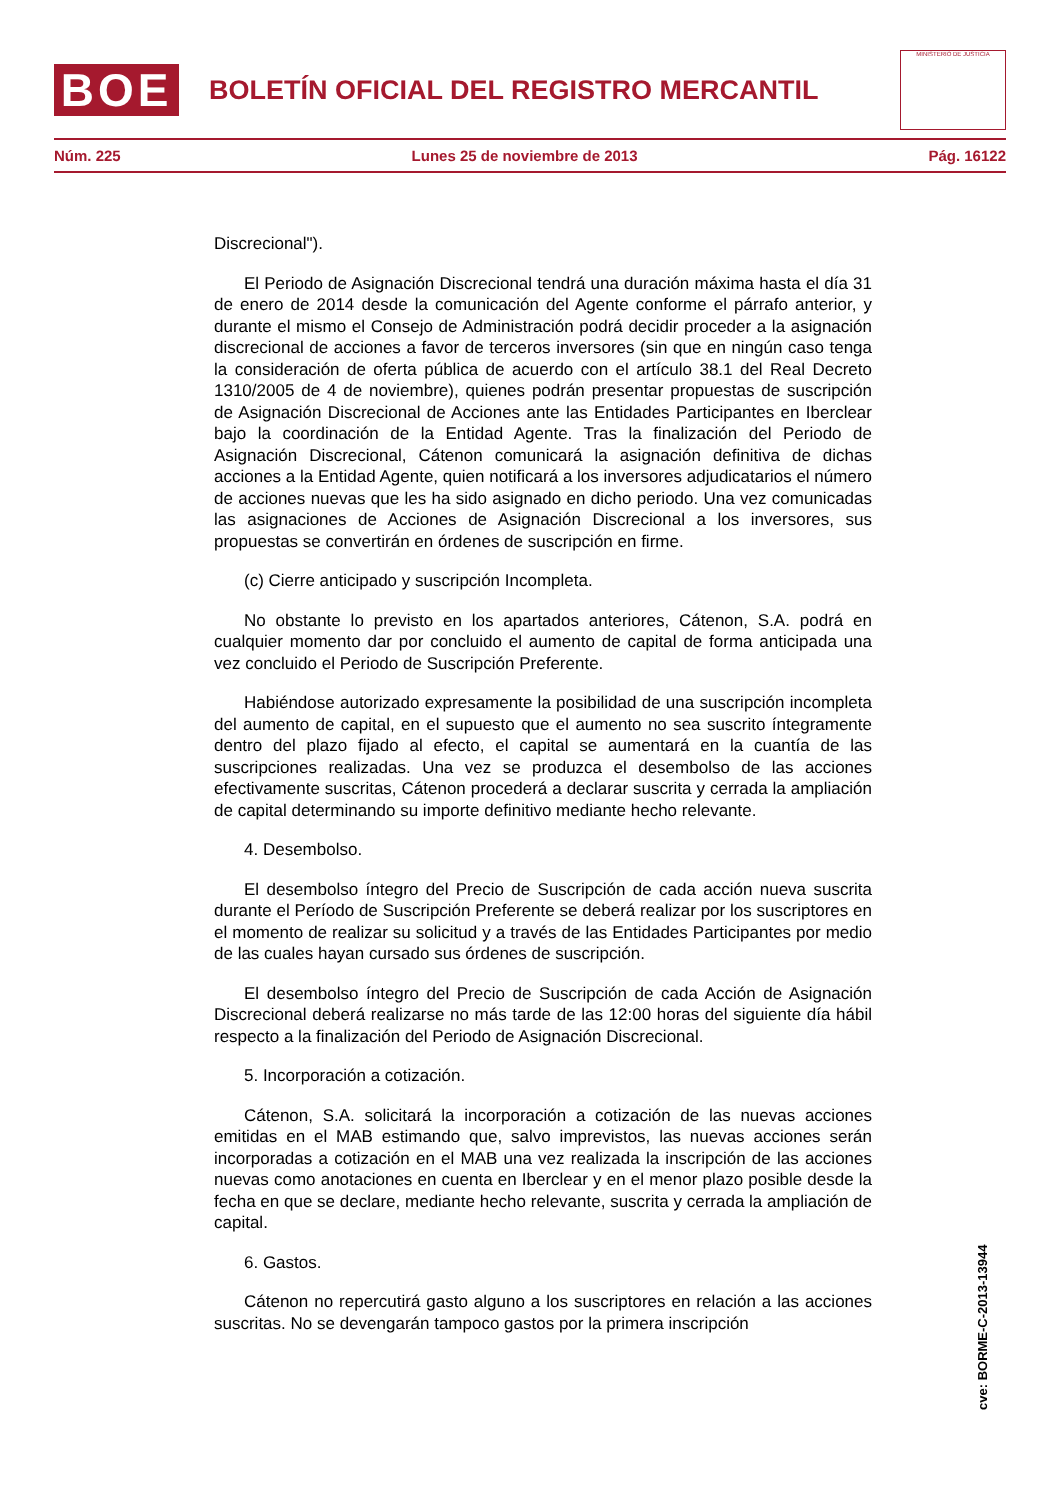BOE
BOLETÍN OFICIAL DEL REGISTRO MERCANTIL
MINISTERIO DE JUSTICIA
Núm. 225 Lunes 25 de noviembre de 2013 Pág. 16122
Discrecional").
El Periodo de Asignación Discrecional tendrá una duración máxima hasta el día 31 de enero de 2014 desde la comunicación del Agente conforme el párrafo anterior, y durante el mismo el Consejo de Administración podrá decidir proceder a la asignación discrecional de acciones a favor de terceros inversores (sin que en ningún caso tenga la consideración de oferta pública de acuerdo con el artículo 38.1 del Real Decreto 1310/2005 de 4 de noviembre), quienes podrán presentar propuestas de suscripción de Asignación Discrecional de Acciones ante las Entidades Participantes en Iberclear bajo la coordinación de la Entidad Agente. Tras la finalización del Periodo de Asignación Discrecional, Cátenon comunicará la asignación definitiva de dichas acciones a la Entidad Agente, quien notificará a los inversores adjudicatarios el número de acciones nuevas que les ha sido asignado en dicho periodo. Una vez comunicadas las asignaciones de Acciones de Asignación Discrecional a los inversores, sus propuestas se convertirán en órdenes de suscripción en firme.
(c) Cierre anticipado y suscripción Incompleta.
No obstante lo previsto en los apartados anteriores, Cátenon, S.A. podrá en cualquier momento dar por concluido el aumento de capital de forma anticipada una vez concluido el Periodo de Suscripción Preferente.
Habiéndose autorizado expresamente la posibilidad de una suscripción incompleta del aumento de capital, en el supuesto que el aumento no sea suscrito íntegramente dentro del plazo fijado al efecto, el capital se aumentará en la cuantía de las suscripciones realizadas. Una vez se produzca el desembolso de las acciones efectivamente suscritas, Cátenon procederá a declarar suscrita y cerrada la ampliación de capital determinando su importe definitivo mediante hecho relevante.
4. Desembolso.
El desembolso íntegro del Precio de Suscripción de cada acción nueva suscrita durante el Período de Suscripción Preferente se deberá realizar por los suscriptores en el momento de realizar su solicitud y a través de las Entidades Participantes por medio de las cuales hayan cursado sus órdenes de suscripción.
El desembolso íntegro del Precio de Suscripción de cada Acción de Asignación Discrecional deberá realizarse no más tarde de las 12:00 horas del siguiente día hábil respecto a la finalización del Periodo de Asignación Discrecional.
5. Incorporación a cotización.
Cátenon, S.A. solicitará la incorporación a cotización de las nuevas acciones emitidas en el MAB estimando que, salvo imprevistos, las nuevas acciones serán incorporadas a cotización en el MAB una vez realizada la inscripción de las acciones nuevas como anotaciones en cuenta en Iberclear y en el menor plazo posible desde la fecha en que se declare, mediante hecho relevante, suscrita y cerrada la ampliación de capital.
6. Gastos.
Cátenon no repercutirá gasto alguno a los suscriptores en relación a las acciones suscritas. No se devengarán tampoco gastos por la primera inscripción
cve: BORME-C-2013-13944